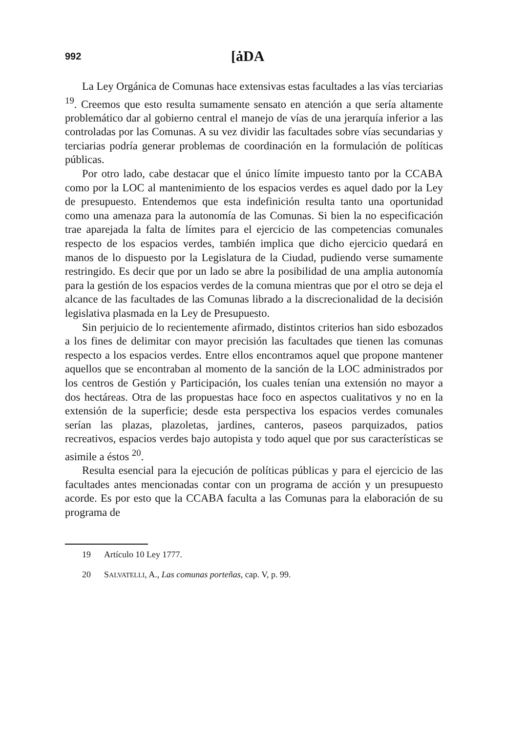992
[ȧDA
La Ley Orgánica de Comunas hace extensivas estas facultades a las vías terciarias <sup>19</sup>. Creemos que esto resulta sumamente sensato en atención a que sería altamente problemático dar al gobierno central el manejo de vías de una jerarquía inferior a las controladas por las Comunas. A su vez dividir las facultades sobre vías secundarias y terciarias podría generar problemas de coordinación en la formulación de políticas públicas.
Por otro lado, cabe destacar que el único límite impuesto tanto por la CCABA como por la LOC al mantenimiento de los espacios verdes es aquel dado por la Ley de presupuesto. Entendemos que esta indefinición resulta tanto una oportunidad como una amenaza para la autonomía de las Comunas. Si bien la no especificación trae aparejada la falta de límites para el ejercicio de las competencias comunales respecto de los espacios verdes, también implica que dicho ejercicio quedará en manos de lo dispuesto por la Legislatura de la Ciudad, pudiendo verse sumamente restringido. Es decir que por un lado se abre la posibilidad de una amplia autonomía para la gestión de los espacios verdes de la comuna mientras que por el otro se deja el alcance de las facultades de las Comunas librado a la discrecionalidad de la decisión legislativa plasmada en la Ley de Presupuesto.
Sin perjuicio de lo recientemente afirmado, distintos criterios han sido esbozados a los fines de delimitar con mayor precisión las facultades que tienen las comunas respecto a los espacios verdes. Entre ellos encontramos aquel que propone mantener aquellos que se encontraban al momento de la sanción de la LOC administrados por los centros de Gestión y Participación, los cuales tenían una extensión no mayor a dos hectáreas. Otra de las propuestas hace foco en aspectos cualitativos y no en la extensión de la superficie; desde esta perspectiva los espacios verdes comunales serían las plazas, plazoletas, jardines, canteros, paseos parquizados, patios recreativos, espacios verdes bajo autopista y todo aquel que por sus características se asimile a éstos <sup>20</sup>.
Resulta esencial para la ejecución de políticas públicas y para el ejercicio de las facultades antes mencionadas contar con un programa de acción y un presupuesto acorde. Es por esto que la CCABA faculta a las Comunas para la elaboración de su programa de
19 Artículo 10 Ley 1777.
20 SALVATELLI, A., Las comunas porteñas, cap. V, p. 99.